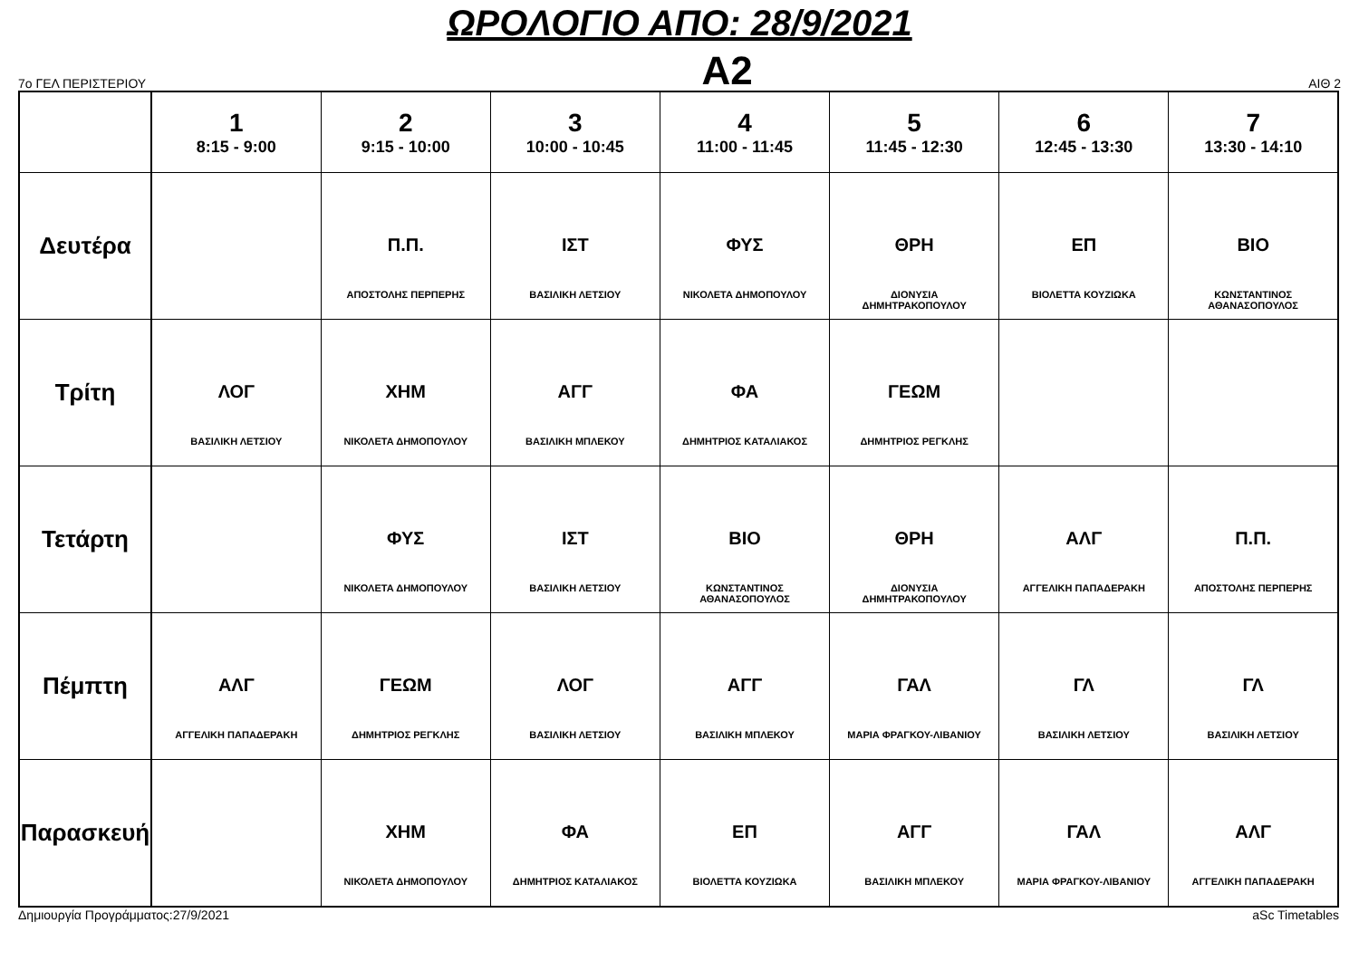ΩΡΟΛΟΓΙΟ ΑΠΟ: 28/9/2021
7ο ΓΕΛ ΠΕΡΙΣΤΕΡΙΟΥ
Α2
ΑΙΘ 2
| | 1 8:15 - 9:00 | 2 9:15 - 10:00 | 3 10:00 - 10:45 | 4 11:00 - 11:45 | 5 11:45 - 12:30 | 6 12:45 - 13:30 | 7 13:30 - 14:10 |
| --- | --- | --- | --- | --- | --- | --- | --- |
| Δευτέρα | | Π.Π. ΑΠΟΣΤΟΛΗΣ ΠΕΡΠΕΡΗΣ | ΙΣΤ ΒΑΣΙΛΙΚΗ ΛΕΤΣΙΟΥ | ΦΥΣ ΝΙΚΟΛΕΤΑ ΔΗΜΟΠΟΥΛΟΥ | ΘΡΗ ΔΙΟΝΥΣΙΑ ΔΗΜΗΤΡΑΚΟΠΟΥΛΟΥ | ΕΠ ΒΙΟΛΕΤΤΑ ΚΟΥΖΙΩΚΑ | ΒΙΟ ΚΩΝΣΤΑΝΤΙΝΟΣ ΑΘΑΝΑΣΟΠΟΥΛΟΣ |
| Τρίτη | ΛΟΓ ΒΑΣΙΛΙΚΗ ΛΕΤΣΙΟΥ | ΧΗΜ ΝΙΚΟΛΕΤΑ ΔΗΜΟΠΟΥΛΟΥ | ΑΓΓ ΒΑΣΙΛΙΚΗ ΜΠΛΕΚΟΥ | ΦΑ ΔΗΜΗΤΡΙΟΣ ΚΑΤΑΛΙΑΚΟΣ | ΓΕΩΜ ΔΗΜΗΤΡΙΟΣ ΡΕΓΚΛΗΣ | | |
| Τετάρτη | | ΦΥΣ ΝΙΚΟΛΕΤΑ ΔΗΜΟΠΟΥΛΟΥ | ΙΣΤ ΒΑΣΙΛΙΚΗ ΛΕΤΣΙΟΥ | ΒΙΟ ΚΩΝΣΤΑΝΤΙΝΟΣ ΑΘΑΝΑΣΟΠΟΥΛΟΣ | ΘΡΗ ΔΙΟΝΥΣΙΑ ΔΗΜΗΤΡΑΚΟΠΟΥΛΟΥ | ΑΛΓ ΑΓΓΕΛΙΚΗ ΠΑΠΑΔΕΡΑΚΗ | Π.Π. ΑΠΟΣΤΟΛΗΣ ΠΕΡΠΕΡΗΣ |
| Πέμπτη | ΑΛΓ ΑΓΓΕΛΙΚΗ ΠΑΠΑΔΕΡΑΚΗ | ΓΕΩΜ ΔΗΜΗΤΡΙΟΣ ΡΕΓΚΛΗΣ | ΛΟΓ ΒΑΣΙΛΙΚΗ ΛΕΤΣΙΟΥ | ΑΓΓ ΒΑΣΙΛΙΚΗ ΜΠΛΕΚΟΥ | ΓΑΛ ΜΑΡΙΑ ΦΡΑΓΚΟΥ-ΛΙΒΑΝΙΟΥ | ΓΛ ΒΑΣΙΛΙΚΗ ΛΕΤΣΙΟΥ | ΓΛ ΒΑΣΙΛΙΚΗ ΛΕΤΣΙΟΥ |
| Παρασκευή | | ΧΗΜ ΝΙΚΟΛΕΤΑ ΔΗΜΟΠΟΥΛΟΥ | ΦΑ ΔΗΜΗΤΡΙΟΣ ΚΑΤΑΛΙΑΚΟΣ | ΕΠ ΒΙΟΛΕΤΤΑ ΚΟΥΖΙΩΚΑ | ΑΓΓ ΒΑΣΙΛΙΚΗ ΜΠΛΕΚΟΥ | ΓΑΛ ΜΑΡΙΑ ΦΡΑΓΚΟΥ-ΛΙΒΑΝΙΟΥ | ΑΛΓ ΑΓΓΕΛΙΚΗ ΠΑΠΑΔΕΡΑΚΗ |
Δημιουργία Προγράμματος:27/9/2021 aSc Timetables